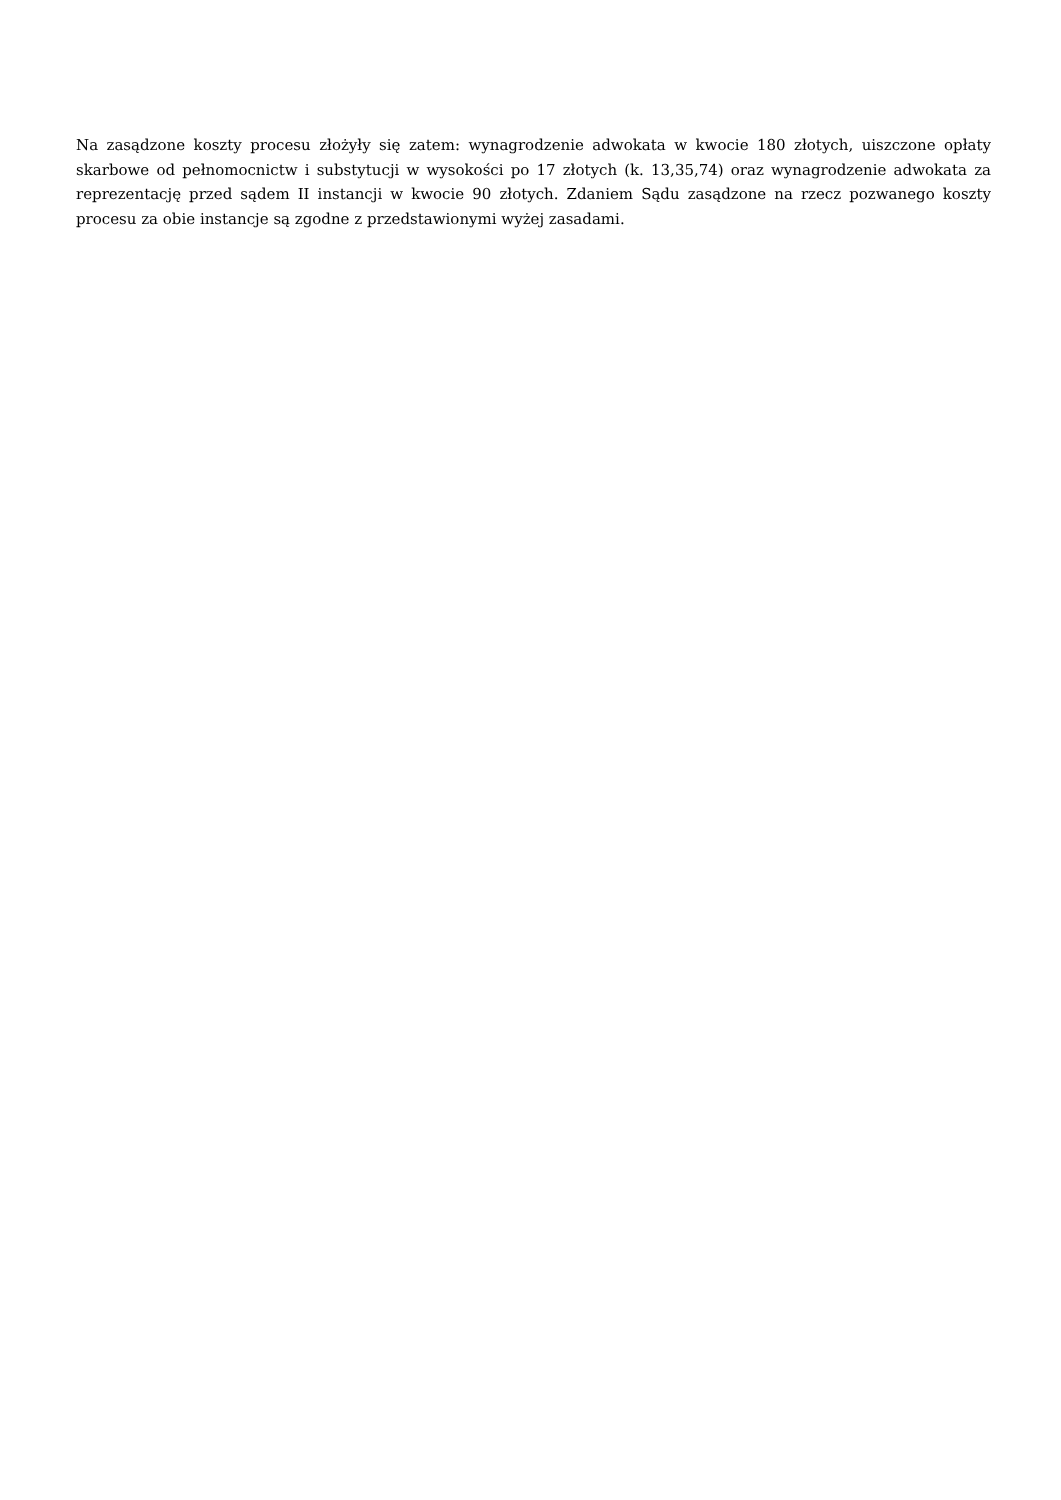Na zasądzone koszty procesu złożyły się zatem: wynagrodzenie adwokata w kwocie 180 złotych, uiszczone opłaty skarbowe od pełnomocnictw i substytucji w wysokości po 17 złotych (k. 13,35,74) oraz wynagrodzenie adwokata za reprezentację przed sądem II instancji w kwocie 90 złotych. Zdaniem Sądu zasądzone na rzecz pozwanego koszty procesu za obie instancje są zgodne z przedstawionymi wyżej zasadami.